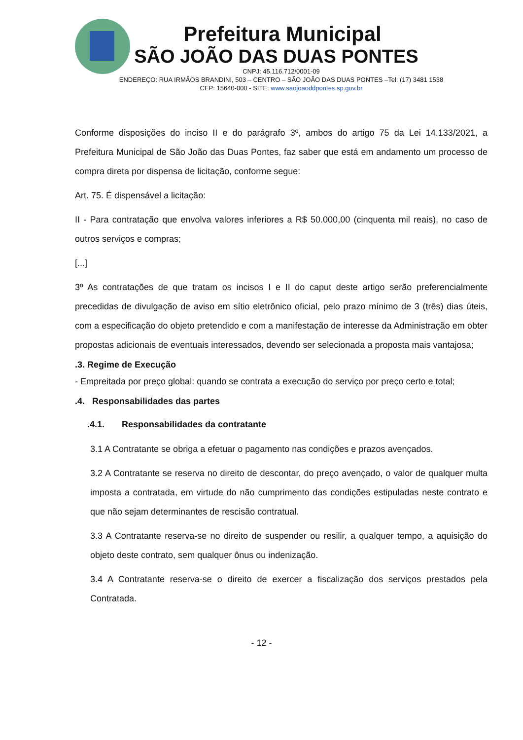Prefeitura Municipal
SÃO JOÃO DAS DUAS PONTES
CNPJ: 45.116.712/0001-09
ENDEREÇO: RUA IRMÃOS BRANDINI, 503 – CENTRO – SÃO JOÃO DAS DUAS PONTES –Tel: (17) 3481 1538
CEP: 15640-000 - SITE: www.saojoaoddpontes.sp.gov.br
Conforme disposições do inciso II e do parágrafo 3º, ambos do artigo 75 da Lei 14.133/2021, a Prefeitura Municipal de São João das Duas Pontes, faz saber que está em andamento um processo de compra direta por dispensa de licitação, conforme segue:
Art. 75. É dispensável a licitação:
II - Para contratação que envolva valores inferiores a R$ 50.000,00 (cinquenta mil reais), no caso de outros serviços e compras;
[...]
3º As contratações de que tratam os incisos I e II do caput deste artigo serão preferencialmente precedidas de divulgação de aviso em sítio eletrônico oficial, pelo prazo mínimo de 3 (três) dias úteis, com a especificação do objeto pretendido e com a manifestação de interesse da Administração em obter propostas adicionais de eventuais interessados, devendo ser selecionada a proposta mais vantajosa;
.3. Regime de Execução
- Empreitada por preço global: quando se contrata a execução do serviço por preço certo e total;
.4. Responsabilidades das partes
.4.1. Responsabilidades da contratante
3.1 A Contratante se obriga a efetuar o pagamento nas condições e prazos avençados.
3.2 A Contratante se reserva no direito de descontar, do preço avençado, o valor de qualquer multa imposta a contratada, em virtude do não cumprimento das condições estipuladas neste contrato e que não sejam determinantes de rescisão contratual.
3.3 A Contratante reserva-se no direito de suspender ou resilir, a qualquer tempo, a aquisição do objeto deste contrato, sem qualquer ônus ou indenização.
3.4 A Contratante reserva-se o direito de exercer a fiscalização dos serviços prestados pela Contratada.
- 12 -